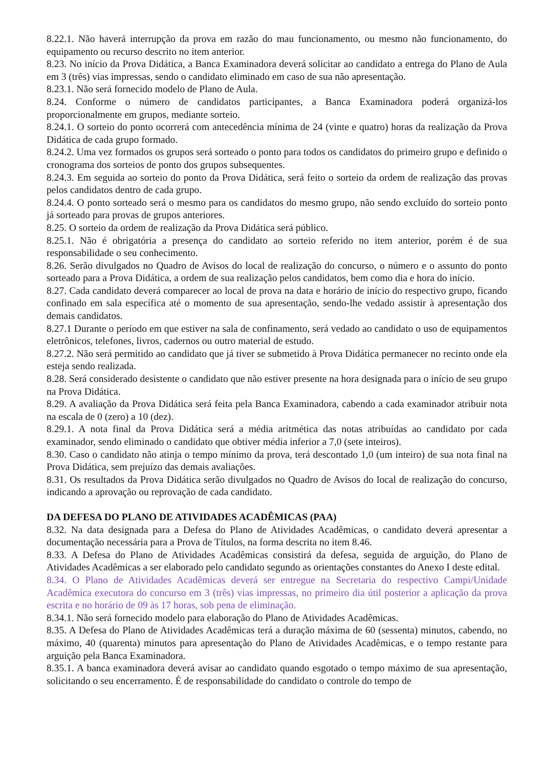8.22.1. Não haverá interrupção da prova em razão do mau funcionamento, ou mesmo não funcionamento, do equipamento ou recurso descrito no item anterior.
8.23. No início da Prova Didática, a Banca Examinadora deverá solicitar ao candidato a entrega do Plano de Aula em 3 (três) vias impressas, sendo o candidato eliminado em caso de sua não apresentação.
8.23.1. Não será fornecido modelo de Plano de Aula.
8.24. Conforme o número de candidatos participantes, a Banca Examinadora poderá organizá-los proporcionalmente em grupos, mediante sorteio.
8.24.1. O sorteio do ponto ocorrerá com antecedência mínima de 24 (vinte e quatro) horas da realização da Prova Didática de cada grupo formado.
8.24.2. Uma vez formados os grupos será sorteado o ponto para todos os candidatos do primeiro grupo e definido o cronograma dos sorteios de ponto dos grupos subsequentes.
8.24.3. Em seguida ao sorteio do ponto da Prova Didática, será feito o sorteio da ordem de realização das provas pelos candidatos dentro de cada grupo.
8.24.4. O ponto sorteado será o mesmo para os candidatos do mesmo grupo, não sendo excluído do sorteio ponto já sorteado para provas de grupos anteriores.
8.25. O sorteio da ordem de realização da Prova Didática será público.
8.25.1. Não é obrigatória a presença do candidato ao sorteio referido no item anterior, porém é de sua responsabilidade o seu conhecimento.
8.26. Serão divulgados no Quadro de Avisos do local de realização do concurso, o número e o assunto do ponto sorteado para a Prova Didática, a ordem de sua realização pelos candidatos, bem como dia e hora do início.
8.27. Cada candidato deverá comparecer ao local de prova na data e horário de início do respectivo grupo, ficando confinado em sala específica até o momento de sua apresentação, sendo-lhe vedado assistir à apresentação dos demais candidatos.
8.27.1 Durante o período em que estiver na sala de confinamento, será vedado ao candidato o uso de equipamentos eletrônicos, telefones, livros, cadernos ou outro material de estudo.
8.27.2. Não será permitido ao candidato que já tiver se submetido à Prova Didática permanecer no recinto onde ela esteja sendo realizada.
8.28. Será considerado desistente o candidato que não estiver presente na hora designada para o início de seu grupo na Prova Didática.
8.29. A avaliação da Prova Didática será feita pela Banca Examinadora, cabendo a cada examinador atribuir nota na escala de 0 (zero) a 10 (dez).
8.29.1. A nota final da Prova Didática será a média aritmética das notas atribuídas ao candidato por cada examinador, sendo eliminado o candidato que obtiver média inferior a 7,0 (sete inteiros).
8.30. Caso o candidato não atinja o tempo mínimo da prova, terá descontado 1,0 (um inteiro) de sua nota final na Prova Didática, sem prejuízo das demais avaliações.
8.31. Os resultados da Prova Didática serão divulgados no Quadro de Avisos do local de realização do concurso, indicando a aprovação ou reprovação de cada candidato.
DA DEFESA DO PLANO DE ATIVIDADES ACADÊMICAS (PAA)
8.32. Na data designada para a Defesa do Plano de Atividades Acadêmicas, o candidato deverá apresentar a documentação necessária para a Prova de Títulos, na forma descrita no item 8.46.
8.33. A Defesa do Plano de Atividades Acadêmicas consistirá da defesa, seguida de arguição, do Plano de Atividades Acadêmicas a ser elaborado pelo candidato segundo as orientações constantes do Anexo I deste edital.
8.34. O Plano de Atividades Acadêmicas deverá ser entregue na Secretaria do respectivo Campi/Unidade Acadêmica executora do concurso em 3 (três) vias impressas, no primeiro dia útil posterior a aplicação da prova escrita e no horário de 09 às 17 horas, sob pena de eliminação.
8.34.1. Não será fornecido modelo para elaboração do Plano de Atividades Acadêmicas.
8.35. A Defesa do Plano de Atividades Acadêmicas terá a duração máxima de 60 (sessenta) minutos, cabendo, no máximo, 40 (quarenta) minutos para apresentação do Plano de Atividades Acadêmicas, e o tempo restante para arguição pela Banca Examinadora.
8.35.1. A banca examinadora deverá avisar ao candidato quando esgotado o tempo máximo de sua apresentação, solicitando o seu encerramento. É de responsabilidade do candidato o controle do tempo de